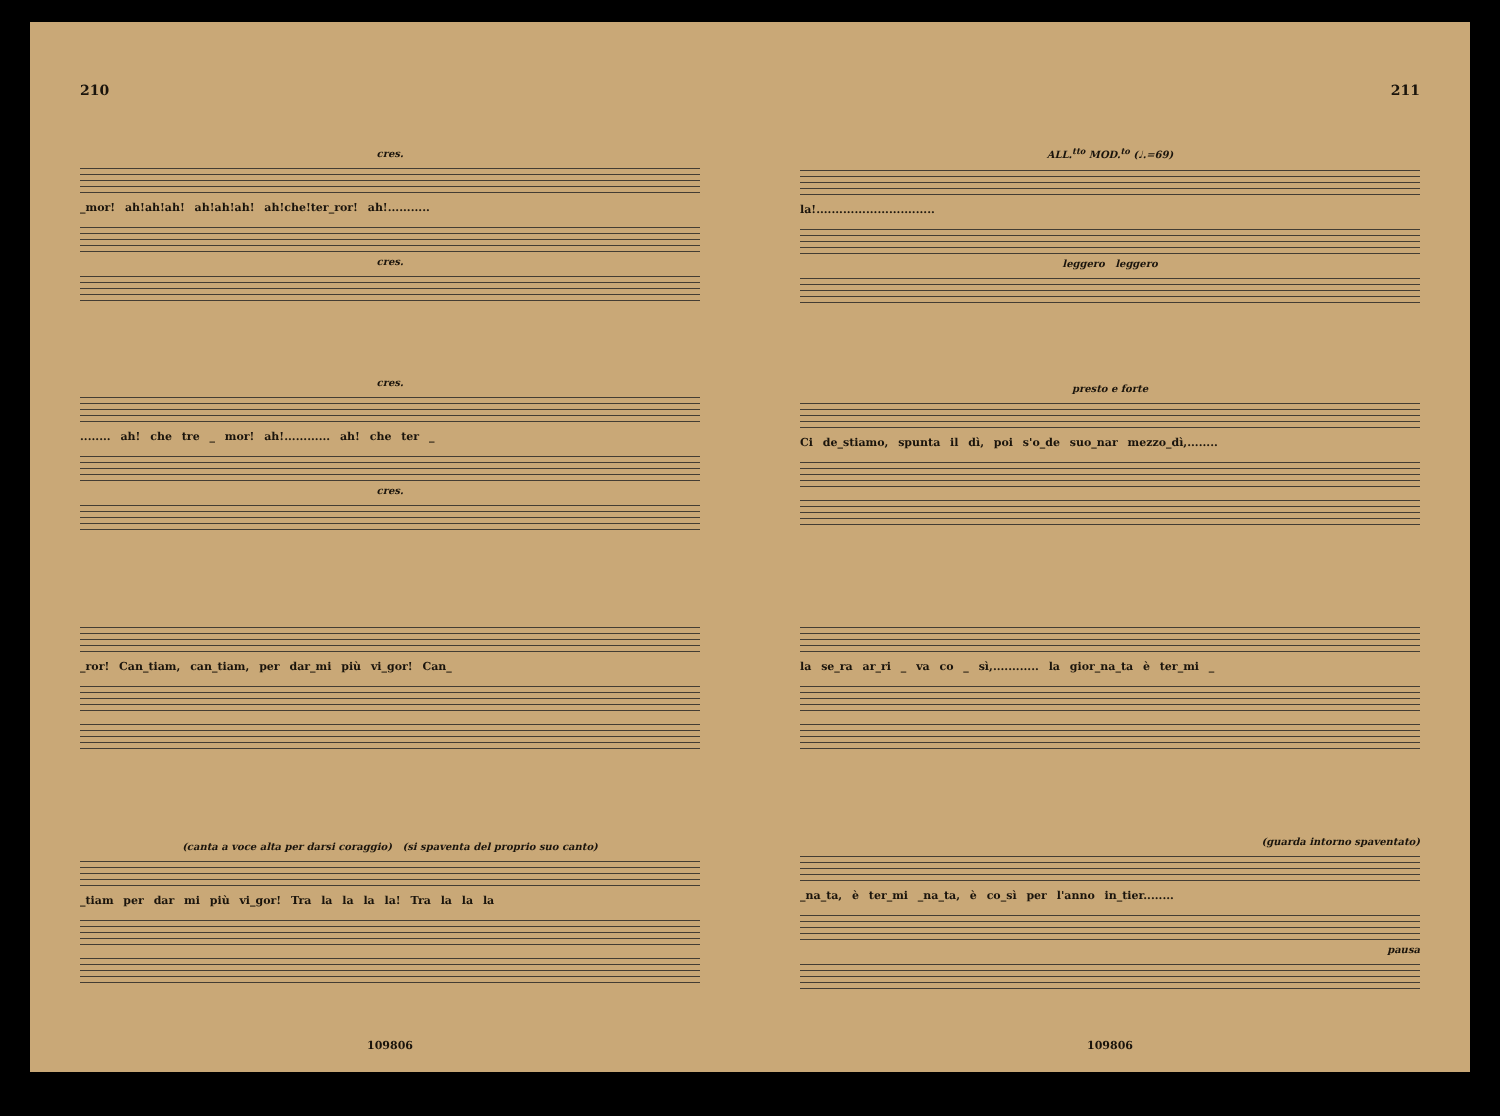210
cres.
_mor! ah!ah!ah! ah!ah!ah! ah!che!ter_ror! ah!...........
cres.
cres.
........ ah! che tre _ mor! ah!............ ah! che ter _
cres.
_ror! Can_tiam, can_tiam, per dar_mi più vi_gor! Can_
(canta a voce alta per darsi coraggio) (si spaventa del proprio suo canto)
_tiam per dar mi più vi_gor! Tra la la la la! Tra la la la
109806
211
ALL.<sup>tto</sup> MOD.<sup>to</sup> (♩.=69)
la!...............................
leggero leggero
presto e forte
Ci de_stiamo, spunta il dì, poi s'o_de suo_nar mezzo_dì,........
la se_ra ar_ri _ va co _ sì,............ la gior_na_ta è ter_mi _
(guarda intorno spaventato)
_na_ta, è ter_mi _na_ta, è co_sì per l'anno in_tier........
pausa
109806